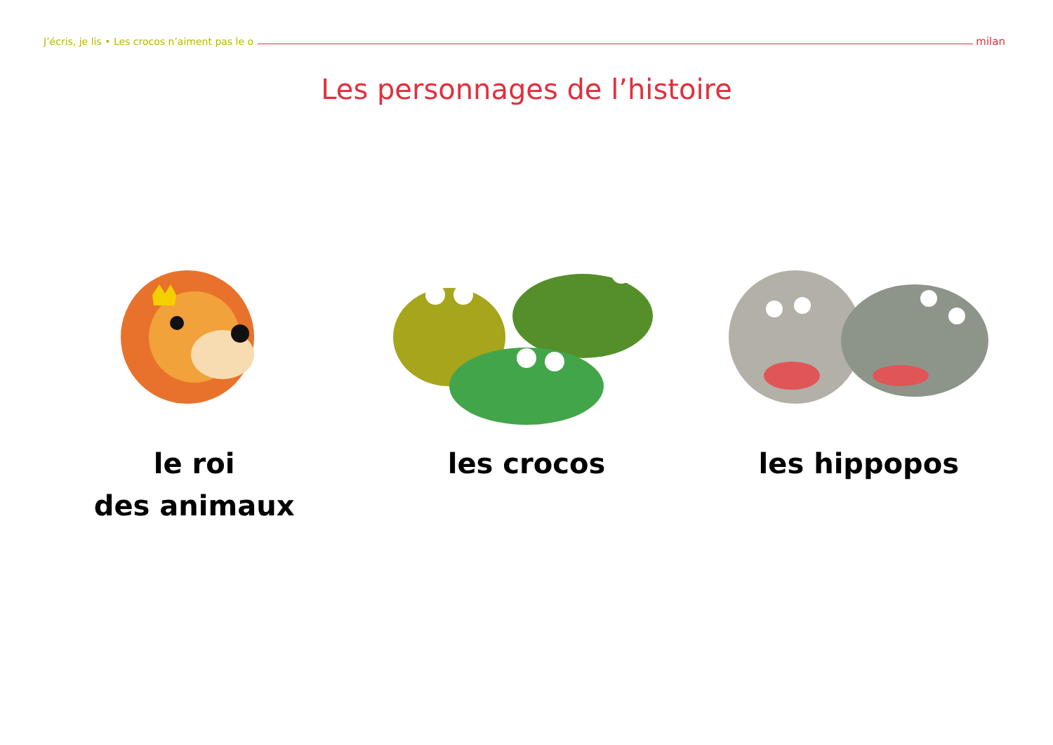J’écris, je lis • Les crocos n’aiment pas le o milan
Les personnages de l’histoire
le roi
des animaux
les crocos les hippopos